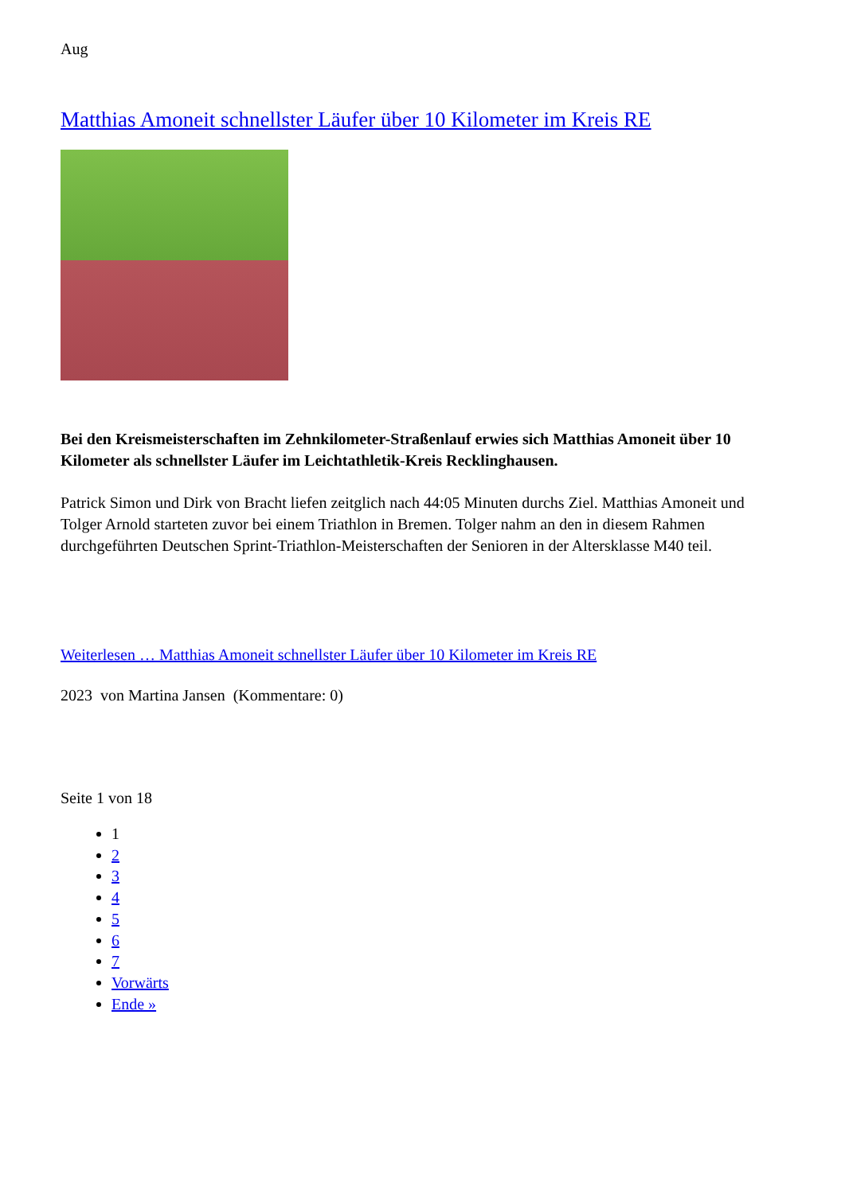Aug
Matthias Amoneit schnellster Läufer über 10 Kilometer im Kreis RE
Bei den Kreismeisterschaften im Zehnkilometer-Straßenlauf erwies sich Matthias Amoneit über 10 Kilometer als schnellster Läufer im Leichtathletik-Kreis Recklinghausen.
Patrick Simon und Dirk von Bracht liefen zeitglich nach 44:05 Minuten durchs Ziel. Matthias Amoneit und Tolger Arnold starteten zuvor bei einem Triathlon in Bremen. Tolger nahm an den in diesem Rahmen durchgeführten Deutschen Sprint-Triathlon-Meisterschaften der Senioren in der Altersklasse M40 teil.
Weiterlesen … Matthias Amoneit schnellster Läufer über 10 Kilometer im Kreis RE
2023 von Martina Jansen (Kommentare: 0)
Seite 1 von 18
1
2
3
4
5
6
7
Vorwärts
Ende »